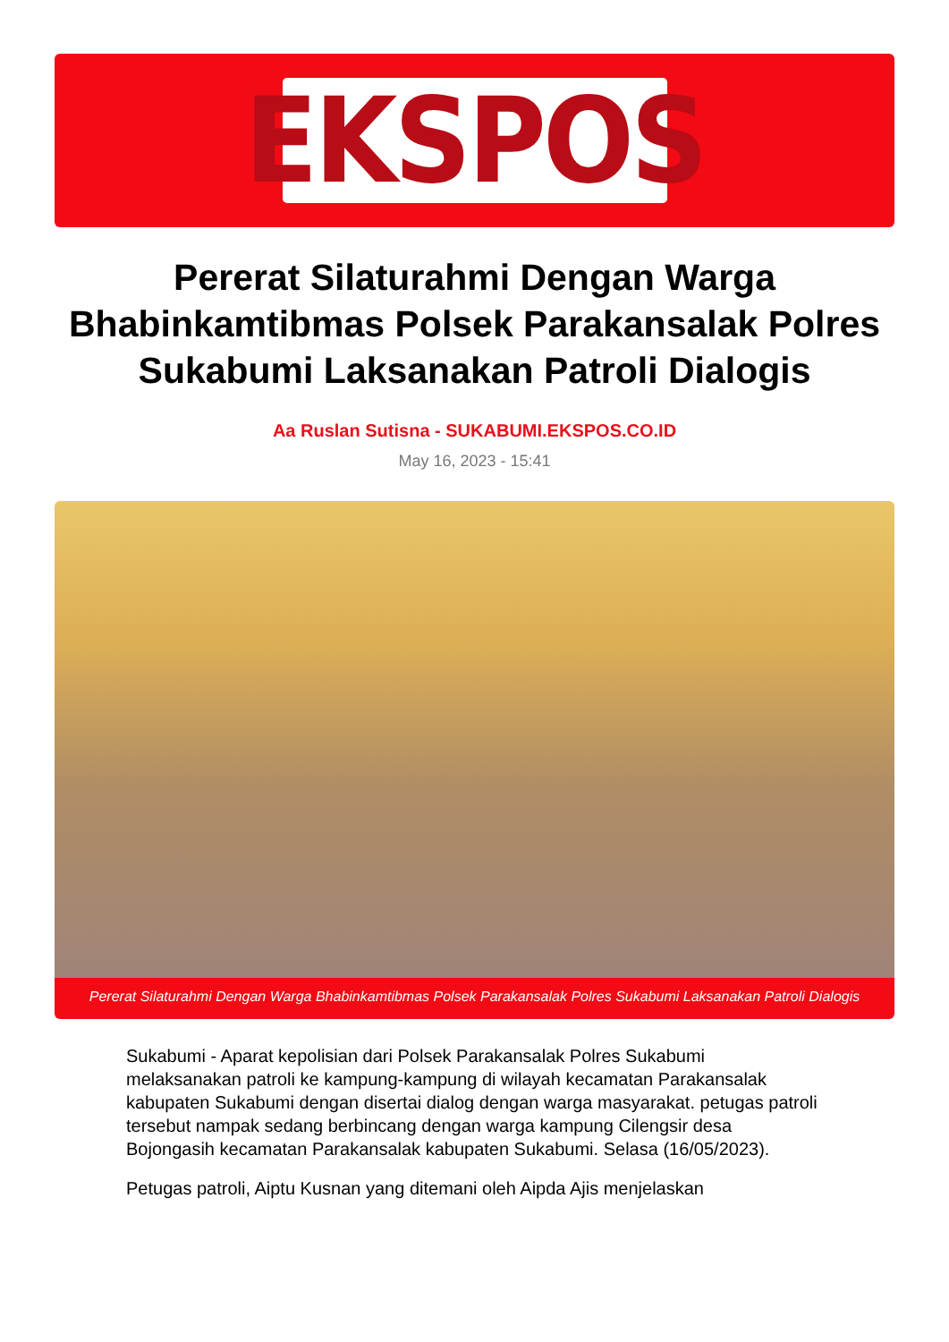EKSPOS
Pererat Silaturahmi Dengan Warga Bhabinkamtibmas Polsek Parakansalak Polres Sukabumi Laksanakan Patroli Dialogis
Aa Ruslan Sutisna - SUKABUMI.EKSPOS.CO.ID
May 16, 2023 - 15:41
Pererat Silaturahmi Dengan Warga Bhabinkamtibmas Polsek Parakansalak Polres Sukabumi Laksanakan Patroli Dialogis
Sukabumi - Aparat kepolisian dari Polsek Parakansalak Polres Sukabumi melaksanakan patroli ke kampung-kampung di wilayah kecamatan Parakansalak kabupaten Sukabumi dengan disertai dialog dengan warga masyarakat. petugas patroli tersebut nampak sedang berbincang dengan warga kampung Cilengsir desa Bojongasih kecamatan Parakansalak kabupaten Sukabumi. Selasa (16/05/2023).
Petugas patroli, Aiptu Kusnan yang ditemani oleh Aipda Ajis menjelaskan